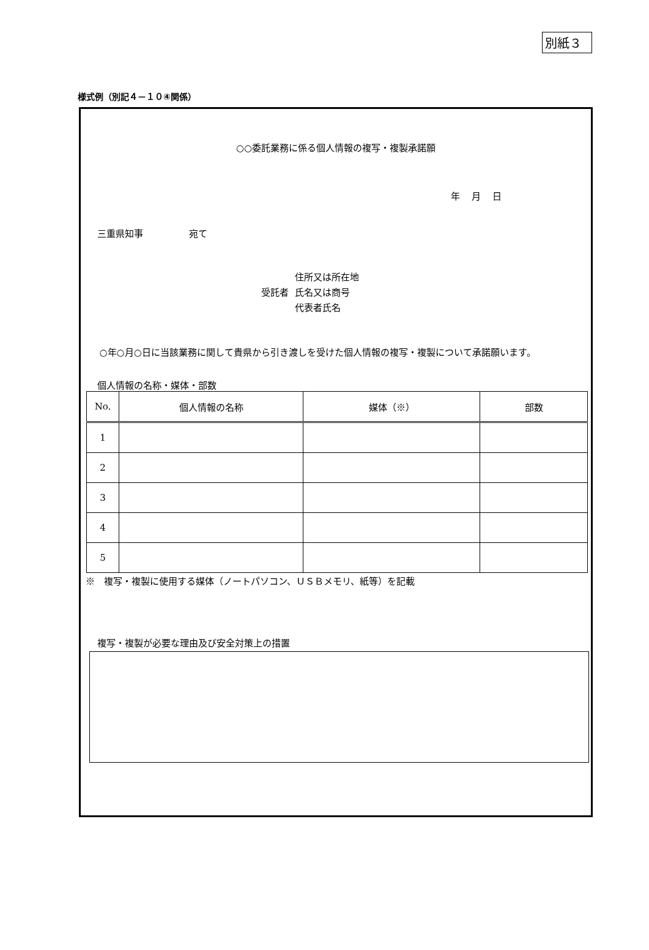別紙３
様式例（別記４－１０④関係）
○○委託業務に係る個人情報の複写・複製承諾願
年 月 日
三重県知事　　　　　宛て
受託者
住所又は所在地
氏名又は商号
代表者氏名
○年○月○日に当該業務に関して貴県から引き渡しを受けた個人情報の複写・複製について承諾願います。
個人情報の名称・媒体・部数
| No. | 個人情報の名称 | 媒体（※） | 部数 |
| --- | --- | --- | --- |
| 1 | | | |
| 2 | | | |
| 3 | | | |
| 4 | | | |
| 5 | | | |
※　複写・複製に使用する媒体（ノートパソコン、ＵＳＢメモリ、紙等）を記載
複写・複製が必要な理由及び安全対策上の措置